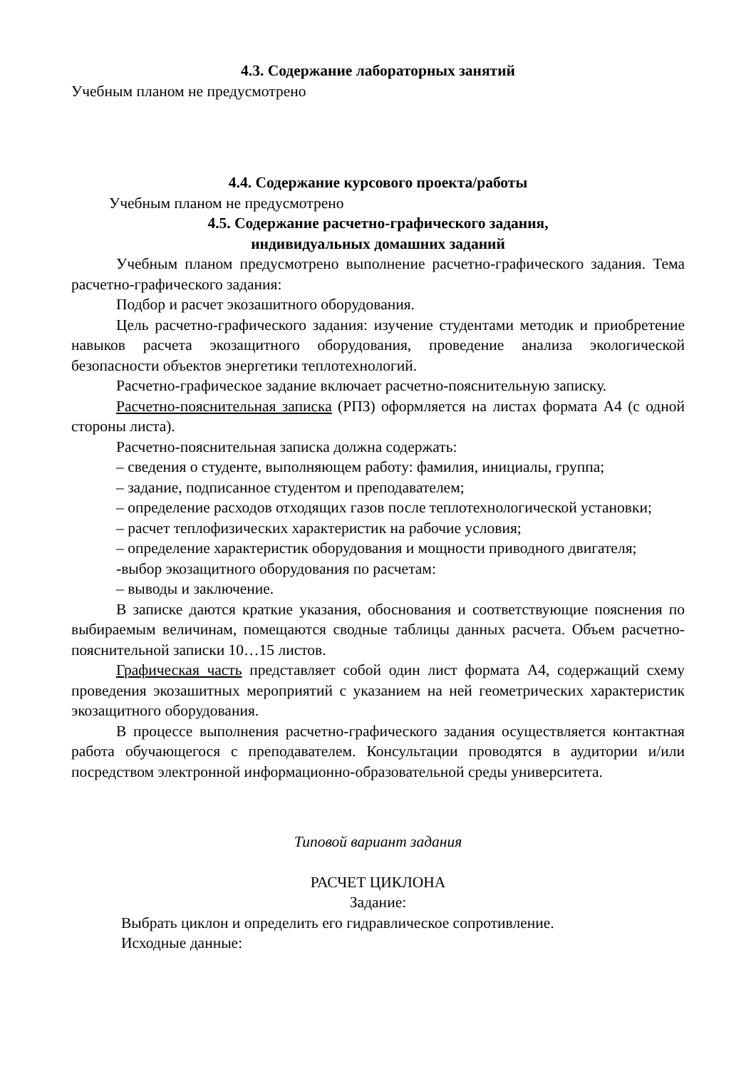4.3. Содержание лабораторных занятий
Учебным планом не предусмотрено
4.4. Содержание курсового проекта/работы
Учебным планом не предусмотрено
4.5. Содержание расчетно-графического задания,
индивидуальных домашних заданий
Учебным планом предусмотрено выполнение расчетно-графического задания. Тема расчетно-графического задания:
Подбор и расчет экозашитного оборудования.
Цель расчетно-графического задания: изучение студентами методик и приобретение навыков расчета экозащитного оборудования, проведение анализа экологической безопасности объектов энергетики теплотехнологий.
Расчетно-графическое задание включает расчетно-пояснительную записку.
Расчетно-пояснительная записка (РПЗ) оформляется на листах формата А4 (с одной стороны листа).
Расчетно-пояснительная записка должна содержать:
– сведения о студенте, выполняющем работу: фамилия, инициалы, группа;
– задание, подписанное студентом и преподавателем;
– определение расходов отходящих газов после теплотехнологической установки;
– расчет теплофизических характеристик на рабочие условия;
– определение характеристик оборудования и мощности приводного двигателя;
-выбор экозащитного оборудования по расчетам:
– выводы и заключение.
В записке даются краткие указания, обоснования и соответствующие пояснения по выбираемым величинам, помещаются сводные таблицы данных расчета. Объем расчетно-пояснительной записки 10…15 листов.
Графическая часть представляет собой один лист формата А4, содержащий схему проведения экозашитных мероприятий с указанием на ней геометрических характеристик экозащитного оборудования.
В процессе выполнения расчетно-графического задания осуществляется контактная работа обучающегося с преподавателем. Консультации проводятся в аудитории и/или посредством электронной информационно-образовательной среды университета.
Типовой вариант задания
РАСЧЕТ ЦИКЛОНА
Задание:
Выбрать циклон и определить его гидравлическое сопротивление.
Исходные данные: